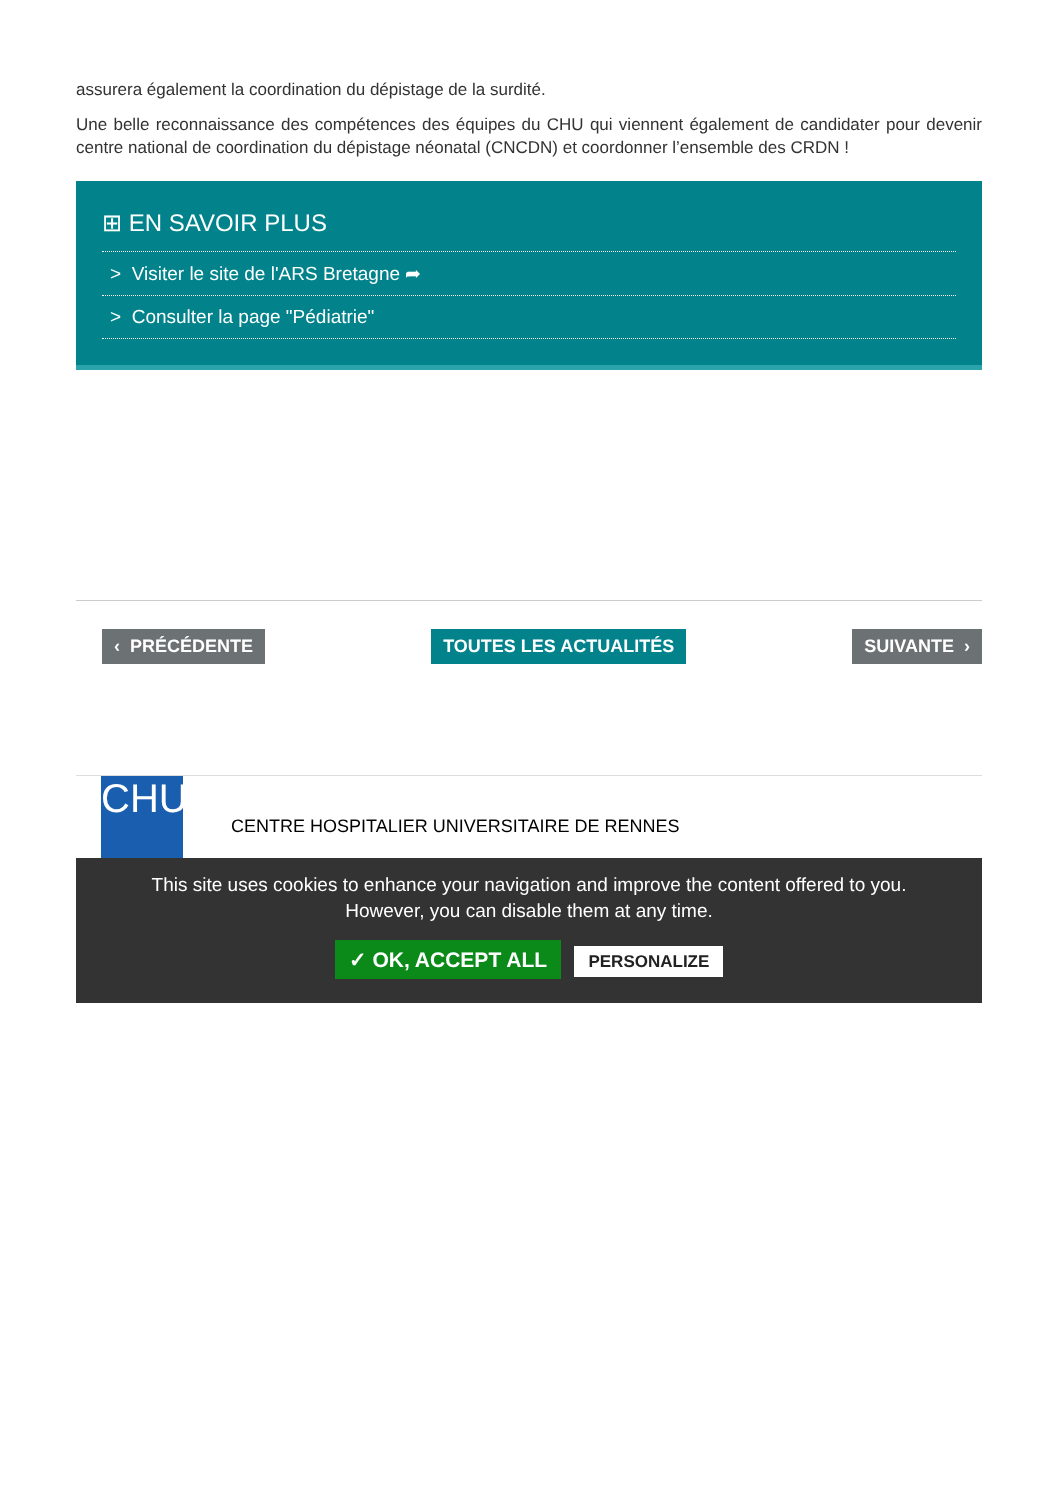assurera également la coordination du dépistage de la surdité.
Une belle reconnaissance des compétences des équipes du CHU qui viennent également de candidater pour devenir centre national de coordination du dépistage néonatal (CNCDN) et coordonner l’ensemble des CRDN !
⊞ EN SAVOIR PLUS
> Visiter le site de l'ARS Bretagne ➦
> Consulter la page "Pédiatrie"
‹ PRÉCÉDENTE TOUTES LES ACTUALITÉS SUIVANTE ›
CHU
CENTRE HOSPITALIER UNIVERSITAIRE DE RENNES
This site uses cookies to enhance your navigation and improve the content offered to you.
However, you can disable them at any time.
✓ OK, ACCEPT ALL PERSONALIZE